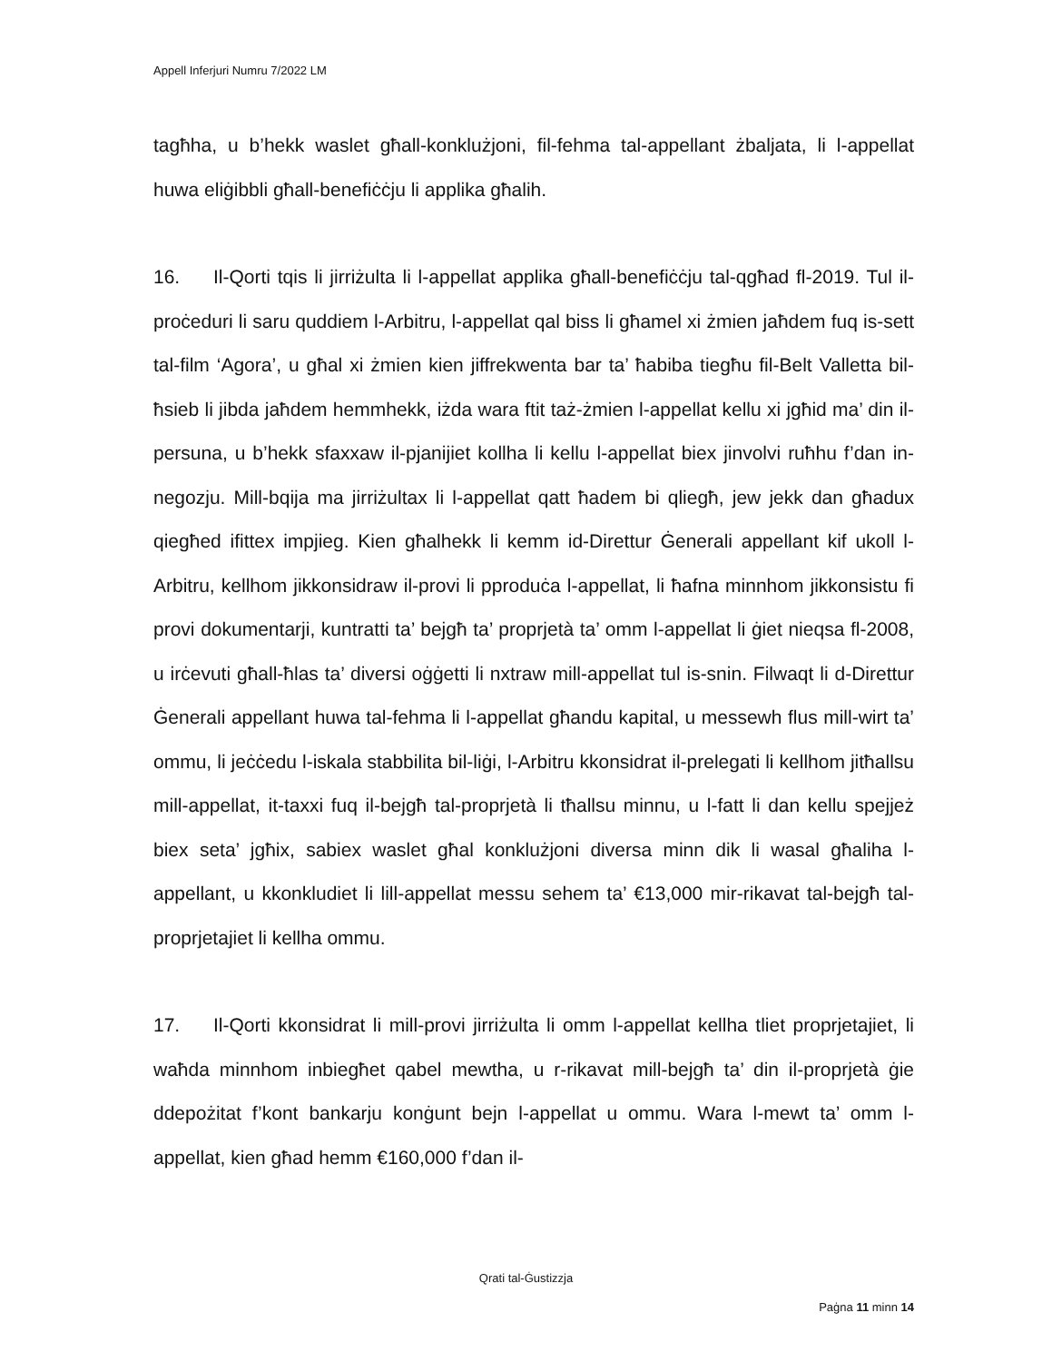Appell Inferjuri Numru 7/2022 LM
tagħha, u b’hekk waslet għall-konklużjoni, fil-fehma tal-appellant żbaljata, li l-appellat huwa eliġibbli għall-benefiċċju li applika għalih.
16. Il-Qorti tqis li jirriżulta li l-appellat applika għall-benefiċċju tal-qgħad fl-2019. Tul il-proċeduri li saru quddiem l-Arbitru, l-appellat qal biss li għamel xi żmien jaħdem fuq is-sett tal-film ‘Agora’, u għal xi żmien kien jiffrekwenta bar ta’ ħabiba tiegħu fil-Belt Valletta bil-ħsieb li jibda jaħdem hemmhekk, iżda wara ftit taż-żmien l-appellat kellu xi jgħid ma’ din il-persuna, u b’hekk sfaxxaw il-pjanijiet kollha li kellu l-appellat biex jinvolvi ruħhu f’dan in-negozju. Mill-bqija ma jirriżultax li l-appellat qatt ħadem bi qliegħ, jew jekk dan għadux qiegħed ifittex impjieg. Kien għalhekk li kemm id-Direttur Ġenerali appellant kif ukoll l-Arbitru, kellhom jikkonsidraw il-provi li pproduċa l-appellat, li ħafna minnhom jikkonsistu fi provi dokumentarji, kuntratti ta’ bejgħ ta’ proprjetà ta’ omm l-appellat li ġiet nieqsa fl-2008, u irċevuti għall-ħlas ta’ diversi oġġetti li nxtraw mill-appellat tul is-snin. Filwaqt li d-Direttur Ġenerali appellant huwa tal-fehma li l-appellat għandu kapital, u messewh flus mill-wirt ta’ ommu, li jeċċedu l-iskala stabbilita bil-liġi, l-Arbitru kkonsidrat il-prelegati li kellhom jitħallsu mill-appellat, it-taxxi fuq il-bejgħ tal-proprjetà li tħallsu minnu, u l-fatt li dan kellu spejjeż biex seta’ jgħix, sabiex waslet għal konklużjoni diversa minn dik li wasal għaliha l-appellant, u kkonkludiet li lill-appellat messu sehem ta’ €13,000 mir-rikavat tal-bejgħ tal-proprjetajiet li kellha ommu.
17. Il-Qorti kkonsidrat li mill-provi jirriżulta li omm l-appellat kellha tliet proprjetajiet, li waħda minnhom inbiegħet qabel mewtha, u r-rikavat mill-bejgħ ta’ din il-proprjetà ġie ddepożitat f’kont bankarju konġunt bejn l-appellat u ommu. Wara l-mewt ta’ omm l-appellat, kien għad hemm €160,000 f’dan il-
Qrati tal-Ġustizzja
Paġna 11 minn 14